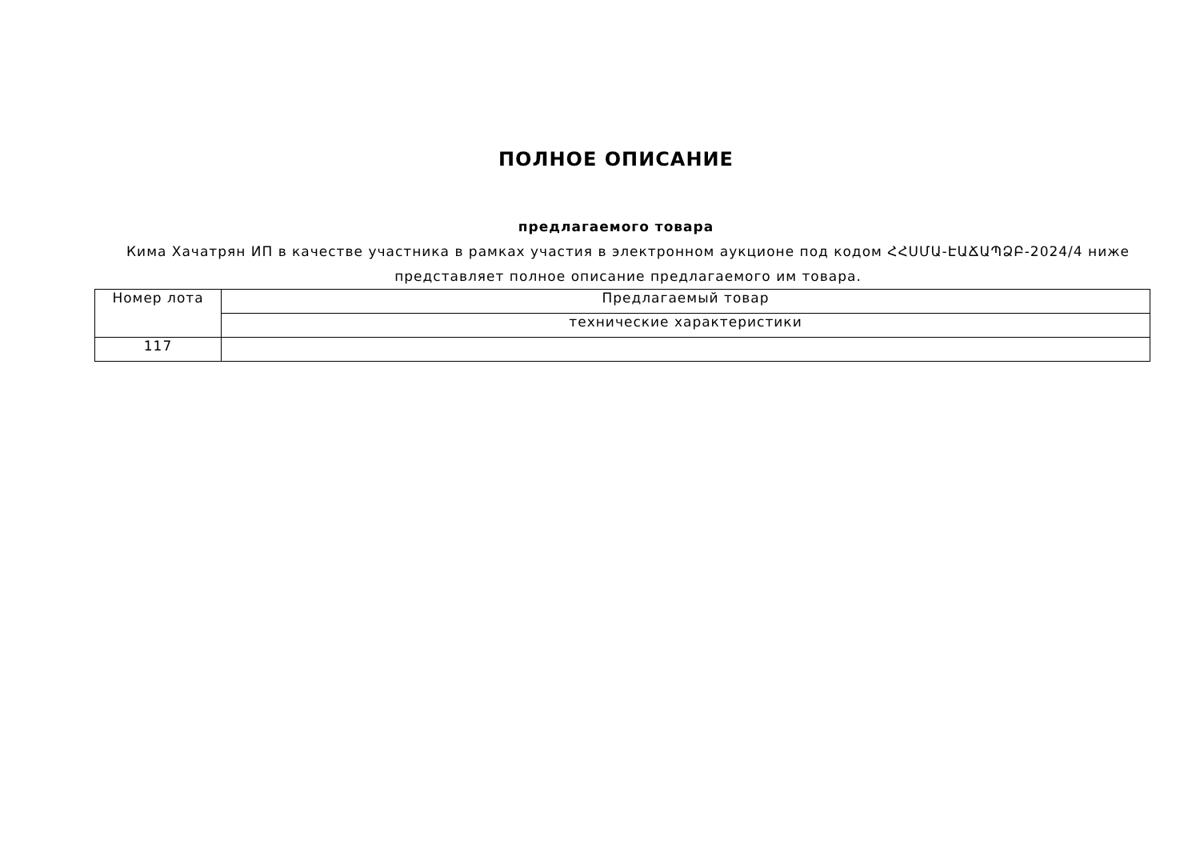ПОЛНОЕ ОПИСАНИЕ
предлагаемого товара
Кима Хачатрян ИП в качестве участника в рамках участия в электронном аукционе под кодом ՀՀՍՄԱ-ԷԱՃԱՊՁԲ-2024/4 ниже представляет полное описание предлагаемого им товара.
| Номер лота | Предлагаемый товар |
| --- | --- |
| | технические характеристики |
| 117 | |